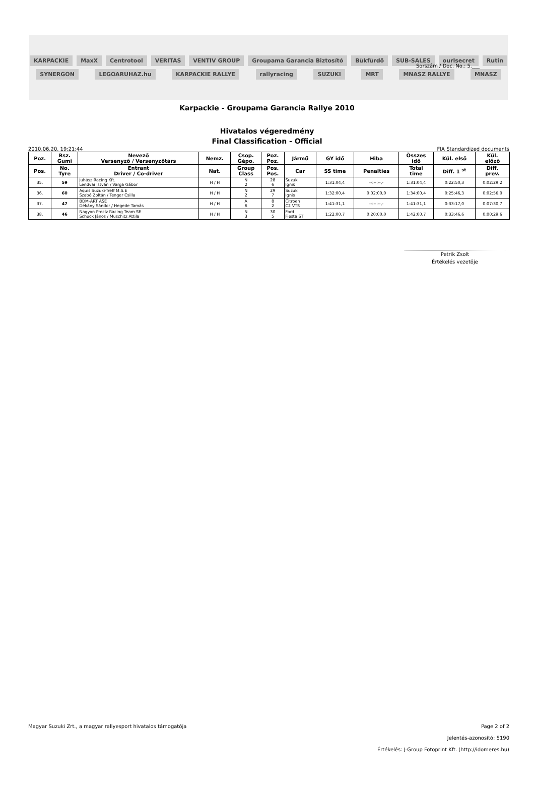Sorszám / Doc. No.: 5.___
KARPACKIE MaxX Centrotool VERITAS VENTIV GROUP Groupama Garancia Biztosító Bükfürdő SUB-SALES ourlsecret Rutin SYNERGON LEGOARUHAZ.hu KARPACKIE RALLYE rallyracing SUZUKI MRT MNASZ RALLYE MNASZ
Karpackie - Groupama Garancia Rallye 2010
Hivatalos végeredmény
Final Classification - Official
2010.06.20. 19:21:44 FIA Standardized documents
| Poz. | Rsz. Gumi | Nevező Versenyző / Versenyzőtárs | Nemz. | Csop. Gépo. | Poz. Poz. | Jármű | GY idő | Hiba | Összes idő | Kül. első | Kül. előző |
| --- | --- | --- | --- | --- | --- | --- | --- | --- | --- | --- | --- |
| Pos. | No. Tyre | Entrant Driver / Co-driver | Nat. | Group Class | Pos. Pos. | Car | SS time | Penalties | Total time | Diff. 1 <sup>st</sup> | Diff. prev. |
| 35. | 59 | Juhász Racing Kft. Lendvai István / Varga Gábor | H / H | N 2 | 28 6 | Suzuki Ignis | 1:31:04,4 | --:--:--,- | 1:31:04,4 | 0:22:50,3 | 0:02:29,2 |
| 36. | 60 | Aquis Suzuki-Treff M.S.E Szabó Zoltán / Tenger Csilla | H / H | N 2 | 29 7 | Suzuki Ignis | 1:32:00,4 | 0:02:00,0 | 1:34:00,4 | 0:25:46,3 | 0:02:56,0 |
| 37. | 47 | BDM-ART ASE Dékány Sándor / Hegede Tamás | H / H | A 6 | 8 2 | Citroen C2 VTS | 1:41:31,1 | --:--:--,- | 1:41:31,1 | 0:33:17,0 | 0:07:30,7 |
| 38. | 46 | Nagyon Precíz Racing Team SE Schuck János / Muschitz Attila | H / H | N 3 | 30 5 | Ford Fiesta ST | 1:22:00,7 | 0:20:00,0 | 1:42:00,7 | 0:33:46,6 | 0:00:29,6 |
Petrik Zsolt
Értékelés vezetője
Magyar Suzuki Zrt., a magyar rallyesport hivatalos támogatója Page 2 of 2
Jelentés-azonosító: 5190
Értékelés: J-Group Fotoprint Kft. (http://idomeres.hu)